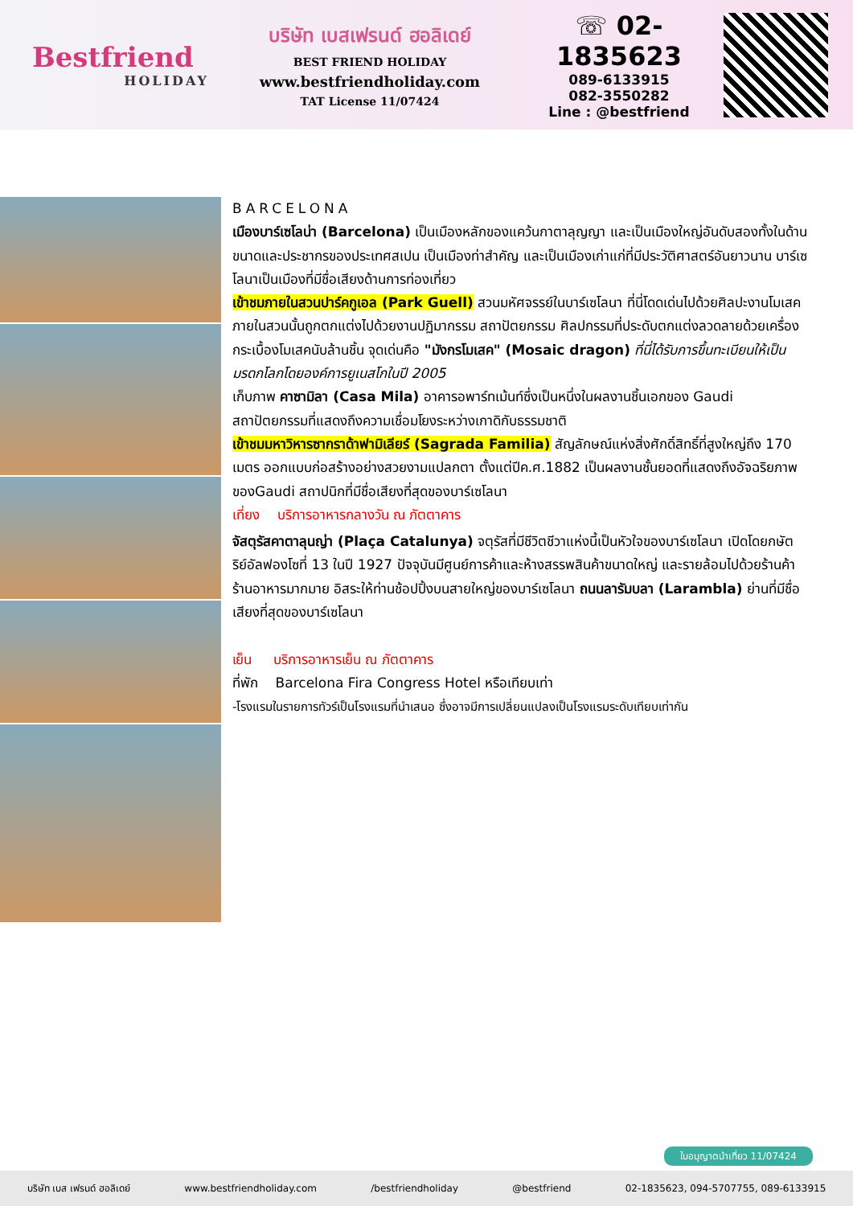Bestfriend
HOLIDAY
บริษัท เบสเฟรนด์ ฮอลิเดย์
BEST FRIEND HOLIDAY
www.bestfriendholiday.com
TAT License 11/07424
☏ 02-1835623
089-6133915
082-3550282
Line : @bestfriend
BARCELONA
เมืองบาร์เซโลน่า (Barcelona) เป็นเมืองหลักของแคว้นกาตาลุญญา และเป็นเมืองใหญ่อันดับสองทั้งในด้านขนาดและประชากรของประเทศสเปน เป็นเมืองท่าสำคัญ และเป็นเมืองเก่าแก่ที่มีประวัติศาสตร์อันยาวนาน บาร์เซโลนาเป็นเมืองที่มีชื่อเสียงด้านการท่องเที่ยว
เข้าชมภายในสวนปาร์คกูเอล (Park Guell) สวนมหัศจรรย์ในบาร์เซโลนา ที่นี่โดดเด่นไปด้วยศิลปะงานโมเสค ภายในสวนนั้นถูกตกแต่งไปด้วยงานปฏิมากรรม สถาปัตยกรรม ศิลปกรรมที่ประดับตกแต่งลวดลายด้วยเครื่อง กระเบื้องโมเสคนับล้านชิ้น จุดเด่นคือ "มังกรโมเสค" (Mosaic dragon) ที่นี่ได้รับการขึ้นทะเบียนให้เป็นมรดกโลกโดยองค์การยูเนสโกในปี 2005
เก็บภาพ คาซามิลา (Casa Mila) อาคารอพาร์ทเม้นท์ซึ่งเป็นหนึ่งในผลงานชิ้นเอกของ Gaudi สถาปัตยกรรมที่แสดงถึงความเชื่อมโยงระหว่างเกาดิกับธรรมชาติ
เข้าชมมหาวิหารซากราด้าฟามิเลียร์ (Sagrada Familia) สัญลักษณ์แห่งสิ่งศักดิ์สิทธิ์ที่สูงใหญ่ถึง 170 เมตร ออกแบบก่อสร้างอย่างสวยงามแปลกตา ตั้งแต่ปีค.ศ.1882 เป็นผลงานชั้นยอดที่แสดงถึงอัจฉริยภาพของGaudi สถาปนิกที่มีชื่อเสียงที่สุดของบาร์เซโลนา
เที่ยง บริการอาหารกลางวัน ณ ภัตตาคาร
จัสตุรัสคาตาลุนญ่า (Plaça Catalunya) จตุรัสที่มีชีวิตชีวาแห่งนี้เป็นหัวใจของบาร์เซโลนา เปิดโดยกษัตริย์อัลฟองโซที่ 13 ในปี 1927 ปัจจุบันมีศูนย์การค้าและห้างสรรพสินค้าขนาดใหญ่ และรายล้อมไปด้วยร้านค้า ร้านอาหารมากมาย อิสระให้ท่านช้อปปิ้งบนสายใหญ่ของบาร์เซโลนา ถนนลารัมบลา (Larambla) ย่านที่มีชื่อเสียงที่สุดของบาร์เซโลนา
เย็น บริการอาหารเย็น ณ ภัตตาคาร
ที่พัก Barcelona Fira Congress Hotel หรือเทียบเท่า
-โรงแรมในรายการทัวร์เป็นโรงแรมที่นำเสนอ ซึ่งอาจมีการเปลี่ยนแปลงเป็นโรงแรมระดับเทียบเท่ากัน
ใบอนุญาตนำเที่ยว 11/07424
บริษัท เบส เฟรนด์ ฮอลิเดย์ www.bestfriendholiday.com /bestfriendholiday @bestfriend 02-1835623, 094-5707755, 089-6133915